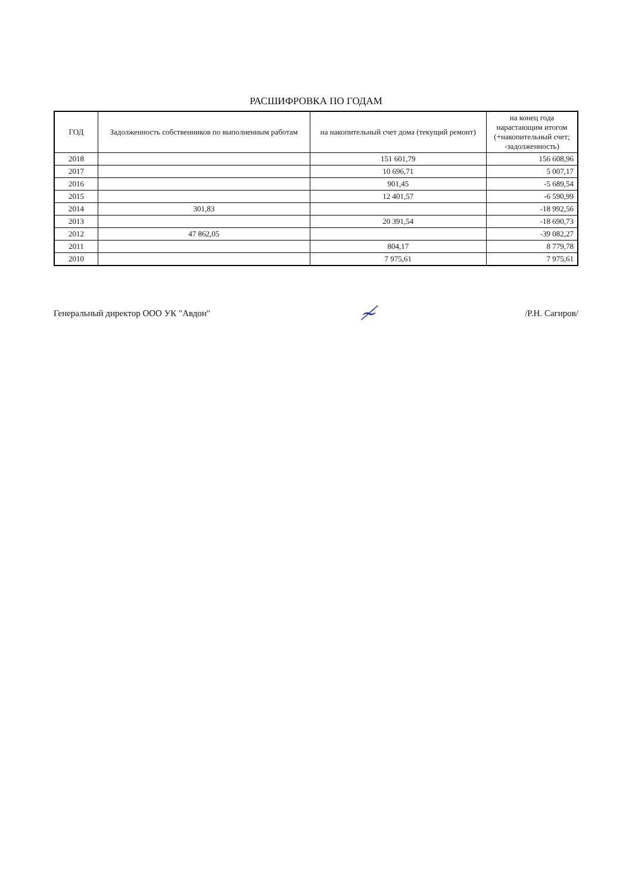РАСШИФРОВКА ПО ГОДАМ
| ГОД | Задолженность собственников по выполненным работам | на накопительный счет дома (текущий ремонт) | на конец года нарастающим итогом (+накопительный счет; -задолженность) |
| --- | --- | --- | --- |
| 2018 | | 151 601,79 | 156 608,96 |
| 2017 | | 10 696,71 | 5 007,17 |
| 2016 | | 901,45 | -5 689,54 |
| 2015 | | 12 401,57 | -6 590,99 |
| 2014 | 301,83 | | -18 992,56 |
| 2013 | | 20 391,54 | -18 690,73 |
| 2012 | 47 862,05 | | -39 082,27 |
| 2011 | | 804,17 | 8 779,78 |
| 2010 | | 7 975,61 | 7 975,61 |
Генеральный директор ООО УК "Авдон" ≁ /Р.Н. Сагиров/